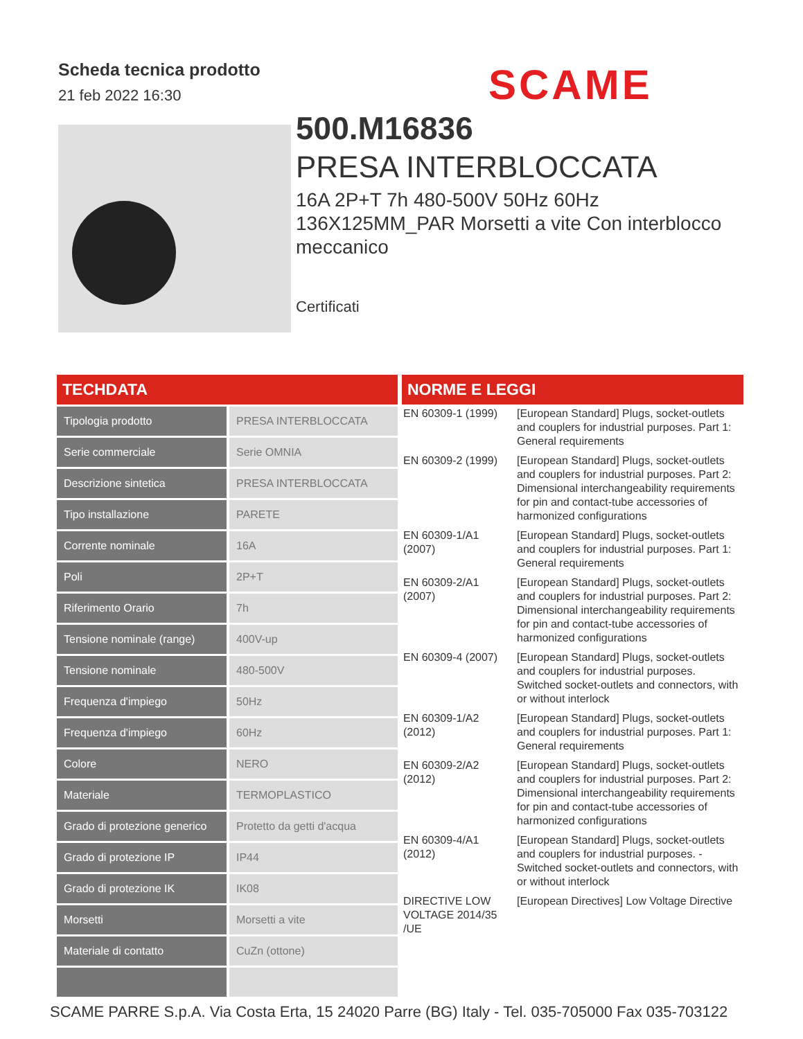Scheda tecnica prodotto
21 feb 2022 16:30
SCAME
500.M16836
PRESA INTERBLOCCATA
16A 2P+T 7h 480-500V 50Hz 60Hz 136X125MM_PAR Morsetti a vite Con interblocco meccanico
Certificati
TECHDATA
| Tipologia prodotto | PRESA INTERBLOCCATA |
| Serie commerciale | Serie OMNIA |
| Descrizione sintetica | PRESA INTERBLOCCATA |
| Tipo installazione | PARETE |
| Corrente nominale | 16A |
| Poli | 2P+T |
| Riferimento Orario | 7h |
| Tensione nominale (range) | 400V-up |
| Tensione nominale | 480-500V |
| Frequenza d'impiego | 50Hz |
| Frequenza d'impiego | 60Hz |
| Colore | NERO |
| Materiale | TERMOPLASTICO |
| Grado di protezione generico | Protetto da getti d'acqua |
| Grado di protezione IP | IP44 |
| Grado di protezione IK | IK08 |
| Morsetti | Morsetti a vite |
| Materiale di contatto | CuZn (ottone) |
NORME E LEGGI
| EN 60309-1 (1999) | [European Standard] Plugs, socket-outlets and couplers for industrial purposes. Part 1: General requirements |
| EN 60309-2 (1999) | [European Standard] Plugs, socket-outlets and couplers for industrial purposes. Part 2: Dimensional interchangeability requirements for pin and contact-tube accessories of harmonized configurations |
| EN 60309-1/A1 (2007) | [European Standard] Plugs, socket-outlets and couplers for industrial purposes. Part 1: General requirements |
| EN 60309-2/A1 (2007) | [European Standard] Plugs, socket-outlets and couplers for industrial purposes. Part 2: Dimensional interchangeability requirements for pin and contact-tube accessories of harmonized configurations |
| EN 60309-4 (2007) | [European Standard] Plugs, socket-outlets and couplers for industrial purposes. Switched socket-outlets and connectors, with or without interlock |
| EN 60309-1/A2 (2012) | [European Standard] Plugs, socket-outlets and couplers for industrial purposes. Part 1: General requirements |
| EN 60309-2/A2 (2012) | [European Standard] Plugs, socket-outlets and couplers for industrial purposes. Part 2: Dimensional interchangeability requirements for pin and contact-tube accessories of harmonized configurations |
| EN 60309-4/A1 (2012) | [European Standard] Plugs, socket-outlets and couplers for industrial purposes. - Switched socket-outlets and connectors, with or without interlock |
| DIRECTIVE LOW VOLTAGE 2014/35 /UE | [European Directives] Low Voltage Directive |
SCAME PARRE S.p.A. Via Costa Erta, 15 24020 Parre (BG) Italy - Tel. 035-705000 Fax 035-703122